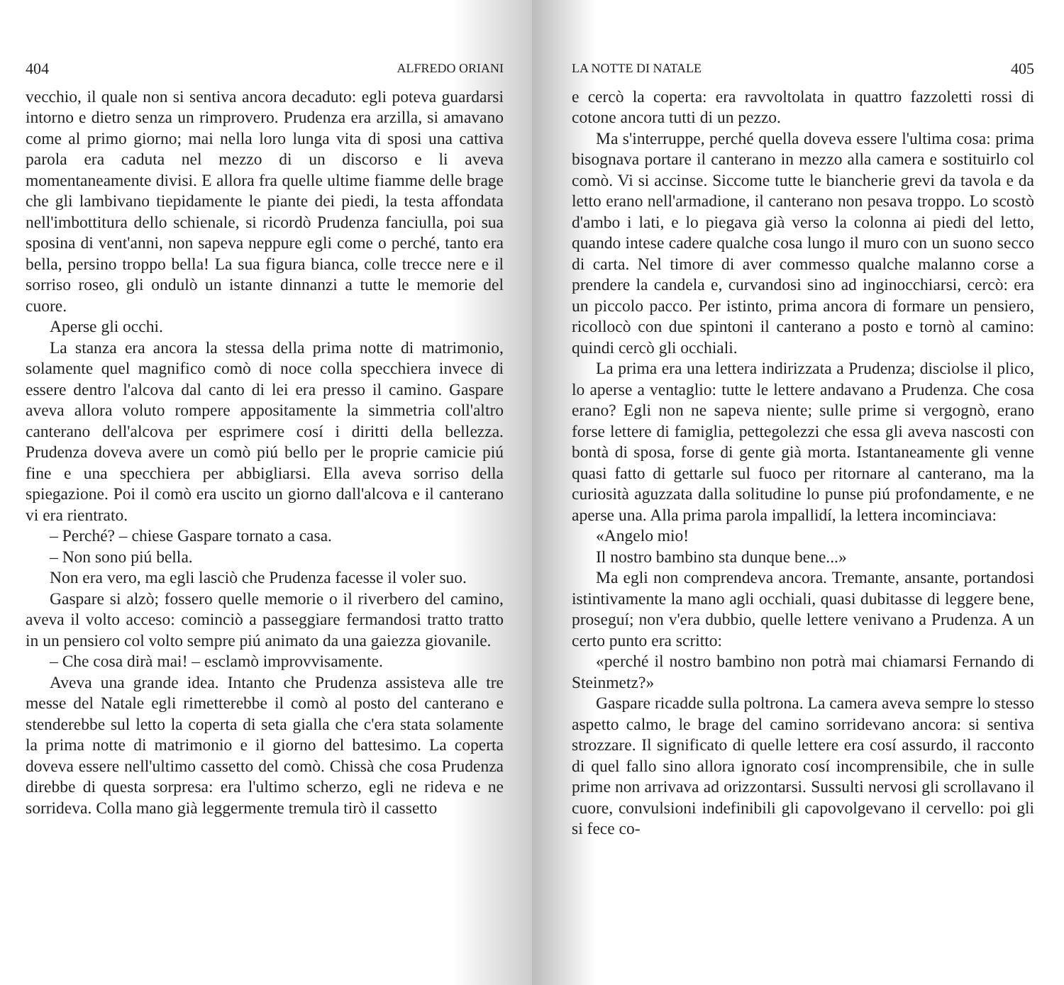404 ALFREDO ORIANI
vecchio, il quale non si sentiva ancora decaduto: egli poteva guardarsi intorno e dietro senza un rimprovero. Prudenza era arzilla, si amavano come al primo giorno; mai nella loro lunga vita di sposi una cattiva parola era caduta nel mezzo di un discorso e li aveva momentaneamente divisi. E allora fra quelle ultime fiamme delle brage che gli lambivano tiepidamente le piante dei piedi, la testa affondata nell'imbottitura dello schienale, si ricordò Prudenza fanciulla, poi sua sposina di vent'anni, non sapeva neppure egli come o perché, tanto era bella, persino troppo bella! La sua figura bianca, colle trecce nere e il sorriso roseo, gli ondulò un istante dinnanzi a tutte le memorie del cuore.
Aperse gli occhi.
La stanza era ancora la stessa della prima notte di matrimonio, solamente quel magnifico comò di noce colla specchiera invece di essere dentro l'alcova dal canto di lei era presso il camino. Gaspare aveva allora voluto rompere appositamente la simmetria coll'altro canterano dell'alcova per esprimere cosí i diritti della bellezza. Prudenza doveva avere un comò piú bello per le proprie camicie piú fine e una specchiera per abbigliarsi. Ella aveva sorriso della spiegazione. Poi il comò era uscito un giorno dall'alcova e il canterano vi era rientrato.
– Perché? – chiese Gaspare tornato a casa.
– Non sono piú bella.
Non era vero, ma egli lasciò che Prudenza facesse il voler suo.
Gaspare si alzò; fossero quelle memorie o il riverbero del camino, aveva il volto acceso: cominciò a passeggiare fermandosi tratto tratto in un pensiero col volto sempre piú animato da una gaiezza giovanile.
– Che cosa dirà mai! – esclamò improvvisamente.
Aveva una grande idea. Intanto che Prudenza assisteva alle tre messe del Natale egli rimetterebbe il comò al posto del canterano e stenderebbe sul letto la coperta di seta gialla che c'era stata solamente la prima notte di matrimonio e il giorno del battesimo. La coperta doveva essere nell'ultimo cassetto del comò. Chissà che cosa Prudenza direbbe di questa sorpresa: era l'ultimo scherzo, egli ne rideva e ne sorrideva. Colla mano già leggermente tremula tirò il cassetto
LA NOTTE DI NATALE 405
e cercò la coperta: era ravvoltolata in quattro fazzoletti rossi di cotone ancora tutti di un pezzo.
Ma s'interruppe, perché quella doveva essere l'ultima cosa: prima bisognava portare il canterano in mezzo alla camera e sostituirlo col comò. Vi si accinse. Siccome tutte le biancherie grevi da tavola e da letto erano nell'armadione, il canterano non pesava troppo. Lo scostò d'ambo i lati, e lo piegava già verso la colonna ai piedi del letto, quando intese cadere qualche cosa lungo il muro con un suono secco di carta. Nel timore di aver commesso qualche malanno corse a prendere la candela e, curvandosi sino ad inginocchiarsi, cercò: era un piccolo pacco. Per istinto, prima ancora di formare un pensiero, ricollocò con due spintoni il canterano a posto e tornò al camino: quindi cercò gli occhiali.
La prima era una lettera indirizzata a Prudenza; disciolse il plico, lo aperse a ventaglio: tutte le lettere andavano a Prudenza. Che cosa erano? Egli non ne sapeva niente; sulle prime si vergognò, erano forse lettere di famiglia, pettegolezzi che essa gli aveva nascosti con bontà di sposa, forse di gente già morta. Istantaneamente gli venne quasi fatto di gettarle sul fuoco per ritornare al canterano, ma la curiosità aguzzata dalla solitudine lo punse piú profondamente, e ne aperse una. Alla prima parola impallidí, la lettera incominciava:
«Angelo mio!
Il nostro bambino sta dunque bene...»
Ma egli non comprendeva ancora. Tremante, ansante, portandosi istintivamente la mano agli occhiali, quasi dubitasse di leggere bene, proseguí; non v'era dubbio, quelle lettere venivano a Prudenza. A un certo punto era scritto:
«perché il nostro bambino non potrà mai chiamarsi Fernando di Steinmetz?»
Gaspare ricadde sulla poltrona. La camera aveva sempre lo stesso aspetto calmo, le brage del camino sorridevano ancora: si sentiva strozzare. Il significato di quelle lettere era cosí assurdo, il racconto di quel fallo sino allora ignorato cosí incomprensibile, che in sulle prime non arrivava ad orizzontarsi. Sussulti nervosi gli scrollavano il cuore, convulsioni indefinibili gli capovolgevano il cervello: poi gli si fece co-